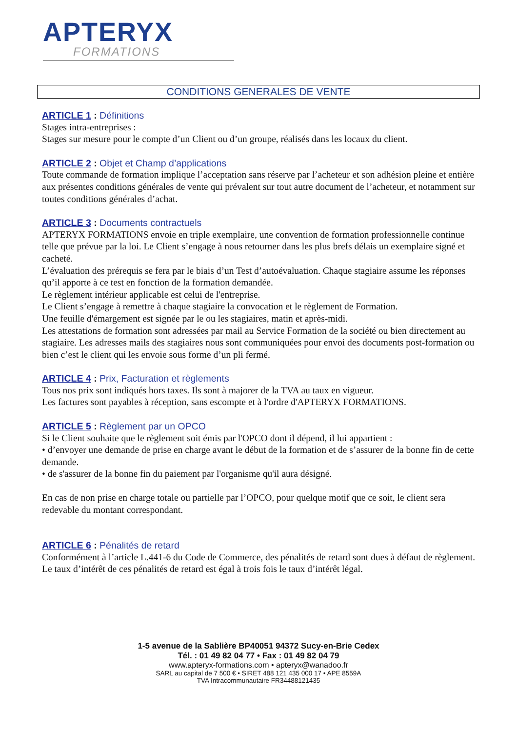APTERYX
FORMATIONS
CONDITIONS GENERALES DE VENTE
ARTICLE 1 : Définitions
Stages intra-entreprises :
Stages sur mesure pour le compte d’un Client ou d’un groupe, réalisés dans les locaux du client.
ARTICLE 2 : Objet et Champ d’applications
Toute commande de formation implique l’acceptation sans réserve par l’acheteur et son adhésion pleine et entière aux présentes conditions générales de vente qui prévalent sur tout autre document de l’acheteur, et notamment sur toutes conditions générales d’achat.
ARTICLE 3 : Documents contractuels
APTERYX FORMATIONS envoie en triple exemplaire, une convention de formation professionnelle continue telle que prévue par la loi. Le Client s’engage à nous retourner dans les plus brefs délais un exemplaire signé et cacheté.
L’évaluation des prérequis se fera par le biais d’un Test d’autoévaluation. Chaque stagiaire assume les réponses qu’il apporte à ce test en fonction de la formation demandée.
Le règlement intérieur applicable est celui de l'entreprise.
Le Client s’engage à remettre à chaque stagiaire la convocation et le règlement de Formation.
Une feuille d'émargement est signée par le ou les stagiaires, matin et après-midi.
Les attestations de formation sont adressées par mail au Service Formation de la société ou bien directement au stagiaire. Les adresses mails des stagiaires nous sont communiquées pour envoi des documents post-formation ou bien c’est le client qui les envoie sous forme d’un pli fermé.
ARTICLE 4 : Prix, Facturation et règlements
Tous nos prix sont indiqués hors taxes. Ils sont à majorer de la TVA au taux en vigueur.
Les factures sont payables à réception, sans escompte et à l'ordre d'APTERYX FORMATIONS.
ARTICLE 5 : Règlement par un OPCO
Si le Client souhaite que le règlement soit émis par l'OPCO dont il dépend, il lui appartient :
• d’envoyer une demande de prise en charge avant le début de la formation et de s’assurer de la bonne fin de cette demande.
• de s'assurer de la bonne fin du paiement par l'organisme qu'il aura désigné.
En cas de non prise en charge totale ou partielle par l’OPCO, pour quelque motif que ce soit, le client sera redevable du montant correspondant.
ARTICLE 6 : Pénalités de retard
Conformément à l’article L.441-6 du Code de Commerce, des pénalités de retard sont dues à défaut de règlement. Le taux d’intérêt de ces pénalités de retard est égal à trois fois le taux d’intérêt légal.
1-5 avenue de la Sablière BP40051 94372 Sucy-en-Brie Cedex
Tél. : 01 49 82 04 77 • Fax : 01 49 82 04 79
www.apteryx-formations.com • apteryx@wanadoo.fr
SARL au capital de 7 500 € • SIRET 488 121 435 000 17 • APE 8559A
TVA Intracommunautaire FR34488121435